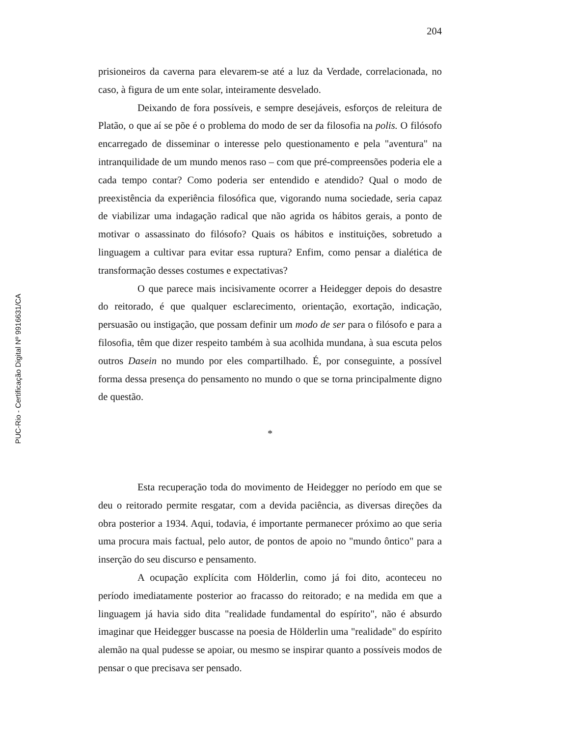204
PUC-Rio - Certificação Digital Nº 9916631/CA
prisioneiros da caverna para elevarem-se até a luz da Verdade, correlacionada, no caso, à figura de um ente solar, inteiramente desvelado.
Deixando de fora possíveis, e sempre desejáveis, esforços de releitura de Platão, o que aí se põe é o problema do modo de ser da filosofia na polis. O filósofo encarregado de disseminar o interesse pelo questionamento e pela "aventura" na intranquilidade de um mundo menos raso – com que pré-compreensões poderia ele a cada tempo contar? Como poderia ser entendido e atendido? Qual o modo de preexistência da experiência filosófica que, vigorando numa sociedade, seria capaz de viabilizar uma indagação radical que não agrida os hábitos gerais, a ponto de motivar o assassinato do filósofo? Quais os hábitos e instituições, sobretudo a linguagem a cultivar para evitar essa ruptura? Enfim, como pensar a dialética de transformação desses costumes e expectativas?
O que parece mais incisivamente ocorrer a Heidegger depois do desastre do reitorado, é que qualquer esclarecimento, orientação, exortação, indicação, persuasão ou instigação, que possam definir um modo de ser para o filósofo e para a filosofia, têm que dizer respeito também à sua acolhida mundana, à sua escuta pelos outros Dasein no mundo por eles compartilhado. É, por conseguinte, a possível forma dessa presença do pensamento no mundo o que se torna principalmente digno de questão.
*
Esta recuperação toda do movimento de Heidegger no período em que se deu o reitorado permite resgatar, com a devida paciência, as diversas direções da obra posterior a 1934. Aqui, todavia, é importante permanecer próximo ao que seria uma procura mais factual, pelo autor, de pontos de apoio no "mundo ôntico" para a inserção do seu discurso e pensamento.
A ocupação explícita com Hölderlin, como já foi dito, aconteceu no período imediatamente posterior ao fracasso do reitorado; e na medida em que a linguagem já havia sido dita "realidade fundamental do espírito", não é absurdo imaginar que Heidegger buscasse na poesia de Hölderlin uma "realidade" do espírito alemão na qual pudesse se apoiar, ou mesmo se inspirar quanto a possíveis modos de pensar o que precisava ser pensado.